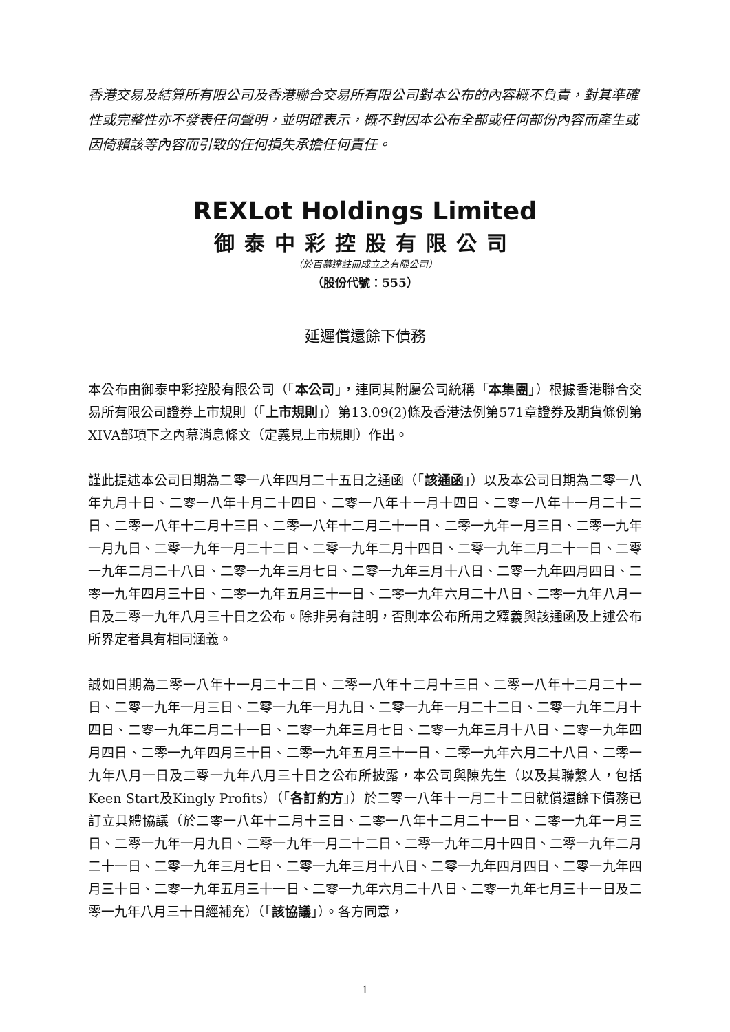香港交易及結算所有限公司及香港聯合交易所有限公司對本公布的內容概不負責，對其準確性或完整性亦不發表任何聲明，並明確表示，概不對因本公布全部或任何部份內容而產生或因倚賴該等內容而引致的任何損失承擔任何責任。
REXLot Holdings Limited
御泰中彩控股有限公司
（於百慕達註冊成立之有限公司）
（股份代號：555）
延遲償還餘下債務
本公布由御泰中彩控股有限公司（「本公司」，連同其附屬公司統稱「本集團」）根據香港聯合交易所有限公司證券上市規則（「上市規則」）第13.09(2)條及香港法例第571章證券及期貨條例第XIVA部項下之內幕消息條文（定義見上市規則）作出。
謹此提述本公司日期為二零一八年四月二十五日之通函（「該通函」）以及本公司日期為二零一八年九月十日、二零一八年十月二十四日、二零一八年十一月十四日、二零一八年十一月二十二日、二零一八年十二月十三日、二零一八年十二月二十一日、二零一九年一月三日、二零一九年一月九日、二零一九年一月二十二日、二零一九年二月十四日、二零一九年二月二十一日、二零一九年二月二十八日、二零一九年三月七日、二零一九年三月十八日、二零一九年四月四日、二零一九年四月三十日、二零一九年五月三十一日、二零一九年六月二十八日、二零一九年八月一日及二零一九年八月三十日之公布。除非另有註明，否則本公布所用之釋義與該通函及上述公布所界定者具有相同涵義。
誠如日期為二零一八年十一月二十二日、二零一八年十二月十三日、二零一八年十二月二十一日、二零一九年一月三日、二零一九年一月九日、二零一九年一月二十二日、二零一九年二月十四日、二零一九年二月二十一日、二零一九年三月七日、二零一九年三月十八日、二零一九年四月四日、二零一九年四月三十日、二零一九年五月三十一日、二零一九年六月二十八日、二零一九年八月一日及二零一九年八月三十日之公布所披露，本公司與陳先生（以及其聯繫人，包括Keen Start及Kingly Profits）（「各訂約方」）於二零一八年十一月二十二日就償還餘下債務已訂立具體協議（於二零一八年十二月十三日、二零一八年十二月二十一日、二零一九年一月三日、二零一九年一月九日、二零一九年一月二十二日、二零一九年二月十四日、二零一九年二月二十一日、二零一九年三月七日、二零一九年三月十八日、二零一九年四月四日、二零一九年四月三十日、二零一九年五月三十一日、二零一九年六月二十八日、二零一九年七月三十一日及二零一九年八月三十日經補充）（「該協議」）。各方同意，
1